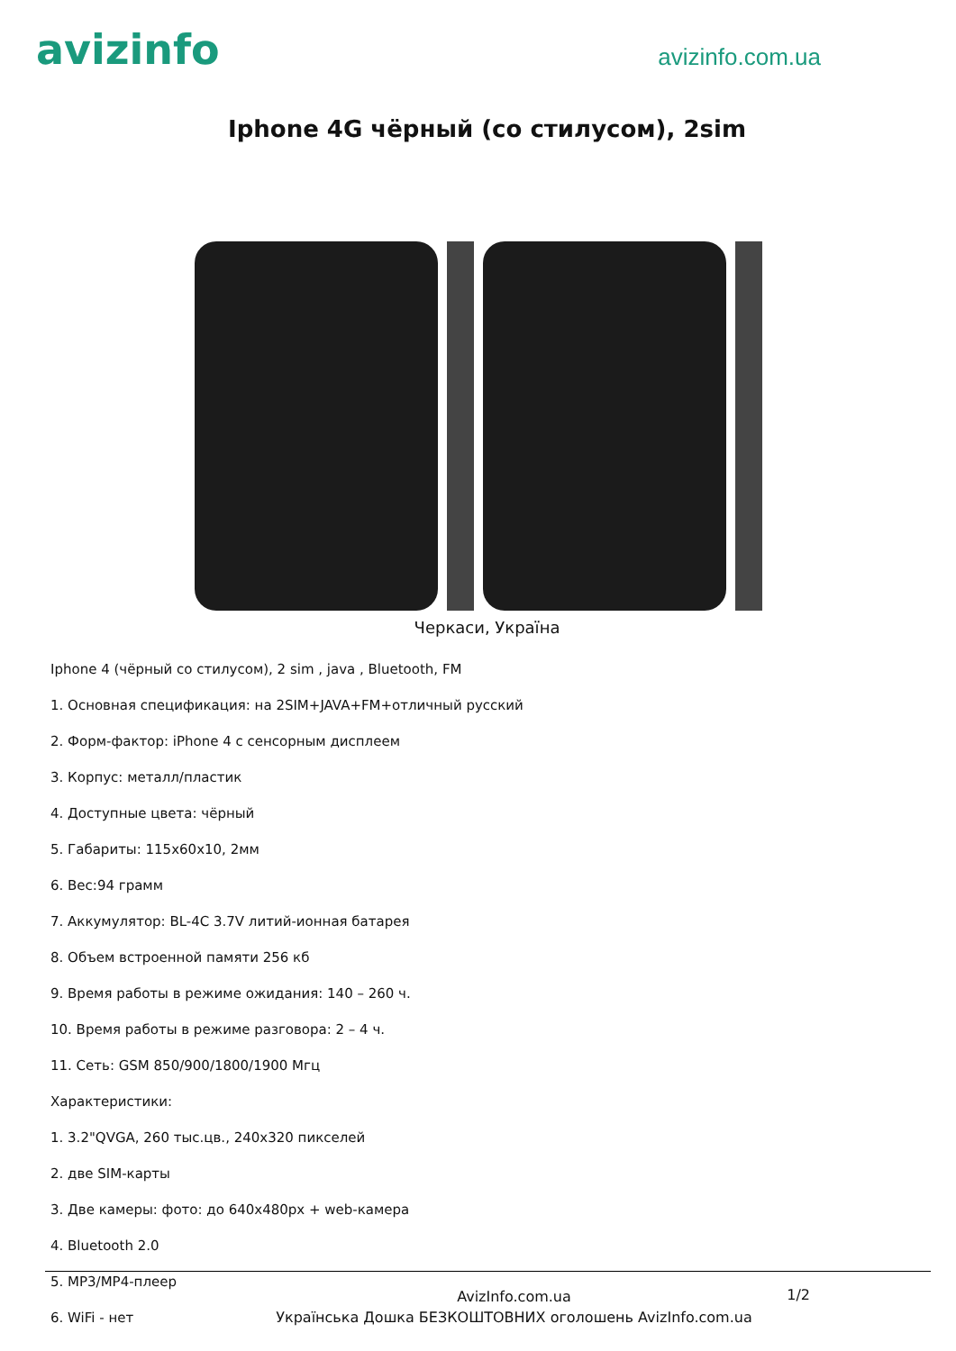avizinfo
avizinfo.com.ua
Iphone 4G чёрный (со стилусом), 2sim
Черкаси, Україна
Iphone 4 (чёрный со стилусом), 2 sim , java , Bluetooth, FM
1. Основная спецификация: на 2SIM+JAVA+FM+отличный русский
2. Форм-фактор: iPhone 4 с сенсорным дисплеем
3. Корпус: металл/пластик
4. Доступные цвета: чёрный
5. Габариты: 115x60x10, 2мм
6. Вес:94 грамм
7. Аккумулятор: BL-4C 3.7V литий-ионная батарея
8. Объем встроенной памяти 256 кб
9. Время работы в режиме ожидания: 140 – 260 ч.
10. Время работы в режиме разговора: 2 – 4 ч.
11. Сеть: GSM 850/900/1800/1900 Мгц
Характеристики:
1. 3.2"QVGA, 260 тыс.цв., 240x320 пикселей
2. две SIM-карты
3. Две камеры: фото: до 640x480px + web-камера
4. Bluetooth 2.0
5. MP3/MP4-плеер
6. WiFi - нет
AvizInfo.com.ua
Українська Дошка БЕЗКОШТОВНИХ оголошень AvizInfo.com.ua
1/2